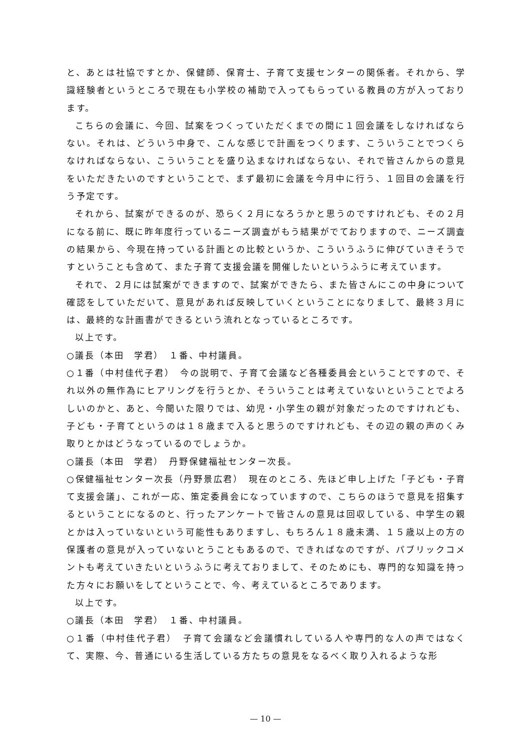と、あとは社協ですとか、保健師、保育士、子育て支援センターの関係者。それから、学識経験者というところで現在も小学校の補助で入ってもらっている教員の方が入っております。
こちらの会議に、今回、試案をつくっていただくまでの間に１回会議をしなければならない。それは、どういう中身で、こんな感じで計画をつくります、こういうことでつくらなければならない、こういうことを盛り込まなければならない、それで皆さんからの意見をいただきたいのですということで、まず最初に会議を今月中に行う、１回目の会議を行う予定です。
それから、試案ができるのが、恐らく２月になろうかと思うのですけれども、その２月になる前に、既に昨年度行っているニーズ調査がもう結果がでておりますので、ニーズ調査の結果から、今現在持っている計画との比較というか、こういうふうに伸びていきそうですということも含めて、また子育て支援会議を開催したいというふうに考えています。
それで、２月には試案ができますので、試案ができたら、また皆さんにこの中身について確認をしていただいて、意見があれば反映していくということになりまして、最終３月には、最終的な計画書ができるという流れとなっているところです。
以上です。
○議長（本田　学君）　１番、中村議員。
○１番（中村佳代子君）　今の説明で、子育て会議など各種委員会ということですので、それ以外の無作為にヒアリングを行うとか、そういうことは考えていないということでよろしいのかと、あと、今聞いた限りでは、幼児・小学生の親が対象だったのですけれども、子ども・子育てというのは１８歳まで入ると思うのですけれども、その辺の親の声のくみ取りとかはどうなっているのでしょうか。
○議長（本田　学君）　丹野保健福祉センター次長。
○保健福祉センター次長（丹野景広君）　現在のところ、先ほど申し上げた「子ども・子育て支援会議」、これが一応、策定委員会になっていますので、こちらのほうで意見を招集するということになるのと、行ったアンケートで皆さんの意見は回収している、中学生の親とかは入っていないという可能性もありますし、もちろん１８歳未満、１５歳以上の方の保護者の意見が入っていないとうこともあるので、できればなのですが、パブリックコメントも考えていきたいというふうに考えておりまして、そのためにも、専門的な知識を持った方々にお願いをしてということで、今、考えているところであります。
以上です。
○議長（本田　学君）　１番、中村議員。
○１番（中村佳代子君）　子育て会議など会議慣れしている人や専門的な人の声ではなくて、実際、今、普通にいる生活している方たちの意見をなるべく取り入れるような形
— 10 —